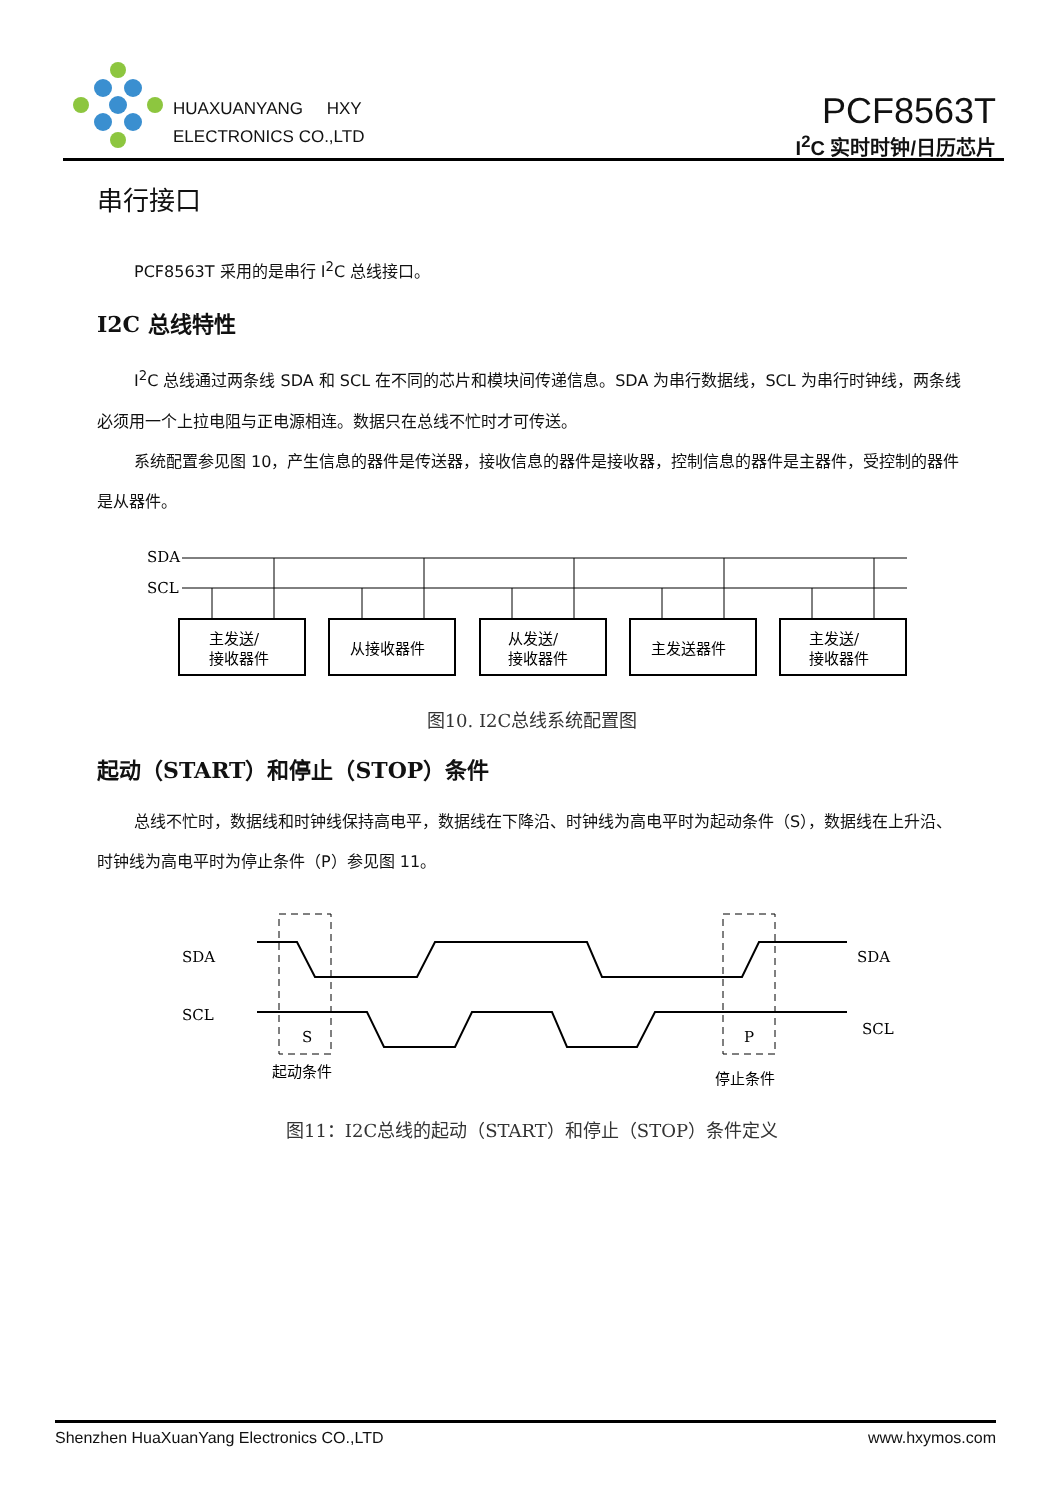HUAXUANYANG HXY
ELECTRONICS CO.,LTD
PCF8563T
I<sup>2</sup>C 实时时钟/日历芯片
串行接口
PCF8563T 采用的是串行 I<sup>2</sup>C 总线接口。
I2C 总线特性
I<sup>2</sup>C 总线通过两条线 SDA 和 SCL 在不同的芯片和模块间传递信息。SDA 为串行数据线，SCL 为串行时钟线，两条线必须用一个上拉电阻与正电源相连。数据只在总线不忙时才可传送。
系统配置参见图 10，产生信息的器件是传送器，接收信息的器件是接收器，控制信息的器件是主器件，受控制的器件是从器件。
SDA
SCL
主发送/
接收器件
从接收器件
从发送/
接收器件
主发送器件
主发送/
接收器件
图10. I2C总线系统配置图
起动（START）和停止（STOP）条件
总线不忙时，数据线和时钟线保持高电平，数据线在下降沿、时钟线为高电平时为起动条件（S），数据线在上升沿、时钟线为高电平时为停止条件（P）参见图 11。
SDA
SCL
SDA
SCL
S
P
起动条件
停止条件
图11：I2C总线的起动（START）和停止（STOP）条件定义
Shenzhen HuaXuanYang Electronics CO.,LTD www.hxymos.com